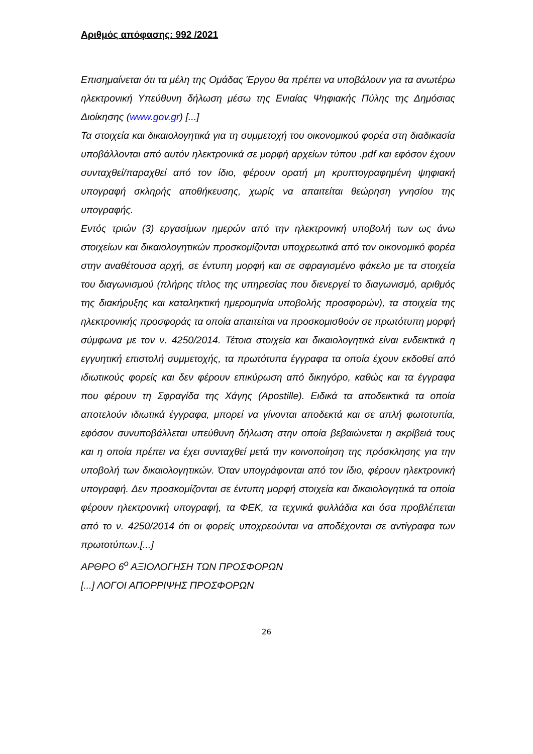Αριθμός απόφασης: 992 /2021
Επισημαίνεται ότι τα μέλη της Ομάδας Έργου θα πρέπει να υποβάλουν για τα ανωτέρω ηλεκτρονική Υπεύθυνη δήλωση μέσω της Ενιαίας Ψηφιακής Πύλης της Δημόσιας Διοίκησης (www.gov.gr) [...]
Τα στοιχεία και δικαιολογητικά για τη συμμετοχή του οικονομικού φορέα στη διαδικασία υποβάλλονται από αυτόν ηλεκτρονικά σε μορφή αρχείων τύπου .pdf και εφόσον έχουν συνταχθεί/παραχθεί από τον ίδιο, φέρουν ορατή μη κρυπτογραφημένη ψηφιακή υπογραφή σκληρής αποθήκευσης, χωρίς να απαιτείται θεώρηση γνησίου της υπογραφής.
Εντός τριών (3) εργασίμων ημερών από την ηλεκτρονική υποβολή των ως άνω στοιχείων και δικαιολογητικών προσκομίζονται υποχρεωτικά από τον οικονομικό φορέα στην αναθέτουσα αρχή, σε έντυπη μορφή και σε σφραγισμένο φάκελο με τα στοιχεία του διαγωνισμού (πλήρης τίτλος της υπηρεσίας που διενεργεί το διαγωνισμό, αριθμός της διακήρυξης και καταληκτική ημερομηνία υποβολής προσφορών), τα στοιχεία της ηλεκτρονικής προσφοράς τα οποία απαιτείται να προσκομισθούν σε πρωτότυπη μορφή σύμφωνα με τον ν. 4250/2014. Τέτοια στοιχεία και δικαιολογητικά είναι ενδεικτικά η εγγυητική επιστολή συμμετοχής, τα πρωτότυπα έγγραφα τα οποία έχουν εκδοθεί από ιδιωτικούς φορείς και δεν φέρουν επικύρωση από δικηγόρο, καθώς και τα έγγραφα που φέρουν τη Σφραγίδα της Χάγης (Apostille). Ειδικά τα αποδεικτικά τα οποία αποτελούν ιδιωτικά έγγραφα, μπορεί να γίνονται αποδεκτά και σε απλή φωτοτυπία, εφόσον συνυποβάλλεται υπεύθυνη δήλωση στην οποία βεβαιώνεται η ακρίβειά τους και η οποία πρέπει να έχει συνταχθεί μετά την κοινοποίηση της πρόσκλησης για την υποβολή των δικαιολογητικών. Όταν υπογράφονται από τον ίδιο, φέρουν ηλεκτρονική υπογραφή. Δεν προσκομίζονται σε έντυπη μορφή στοιχεία και δικαιολογητικά τα οποία φέρουν ηλεκτρονική υπογραφή, τα ΦΕΚ, τα τεχνικά φυλλάδια και όσα προβλέπεται από το ν. 4250/2014 ότι οι φορείς υποχρεούνται να αποδέχονται σε αντίγραφα των πρωτοτύπων.[...]
ΑΡΘΡΟ 6<sup>ο</sup> ΑΞΙΟΛΟΓΗΣΗ ΤΩΝ ΠΡΟΣΦΟΡΩΝ
[...] ΛΟΓΟΙ ΑΠΟΡΡΙΨΗΣ ΠΡΟΣΦΟΡΩΝ
26